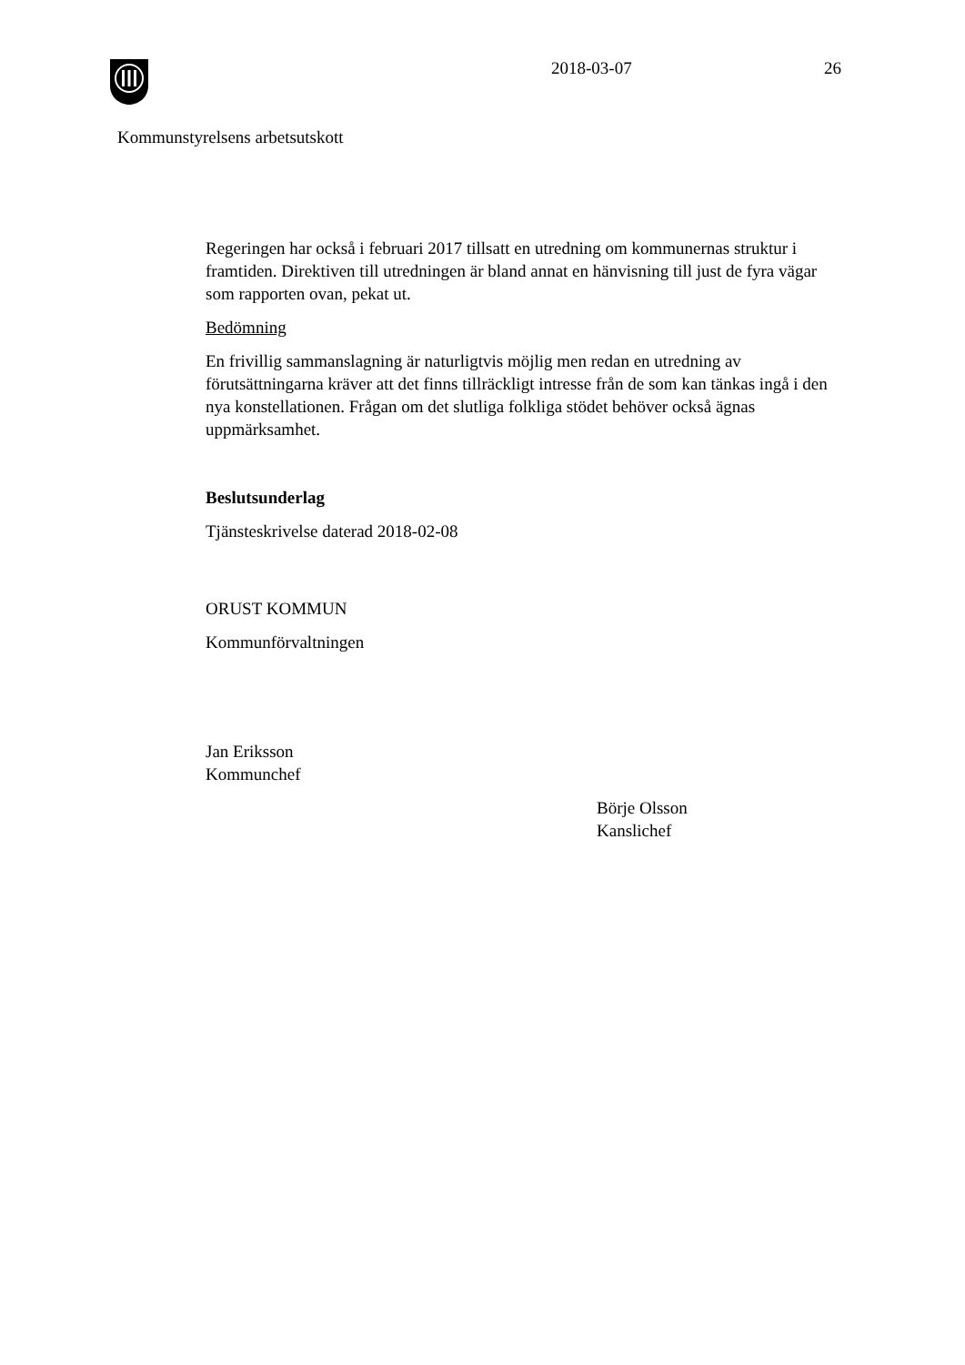2018-03-07 26
Kommunstyrelsens arbetsutskott
Regeringen har också i februari 2017 tillsatt en utredning om kommunernas struktur i framtiden. Direktiven till utredningen är bland annat en hänvisning till just de fyra vägar som rapporten ovan, pekat ut.
Bedömning
En frivillig sammanslagning är naturligtvis möjlig men redan en utredning av förutsättningarna kräver att det finns tillräckligt intresse från de som kan tänkas ingå i den nya konstellationen. Frågan om det slutliga folkliga stödet behöver också ägnas uppmärksamhet.
Beslutsunderlag
Tjänsteskrivelse daterad 2018-02-08
ORUST KOMMUN
Kommunförvaltningen
Jan Eriksson
Kommunchef
Börje Olsson
Kanslichef